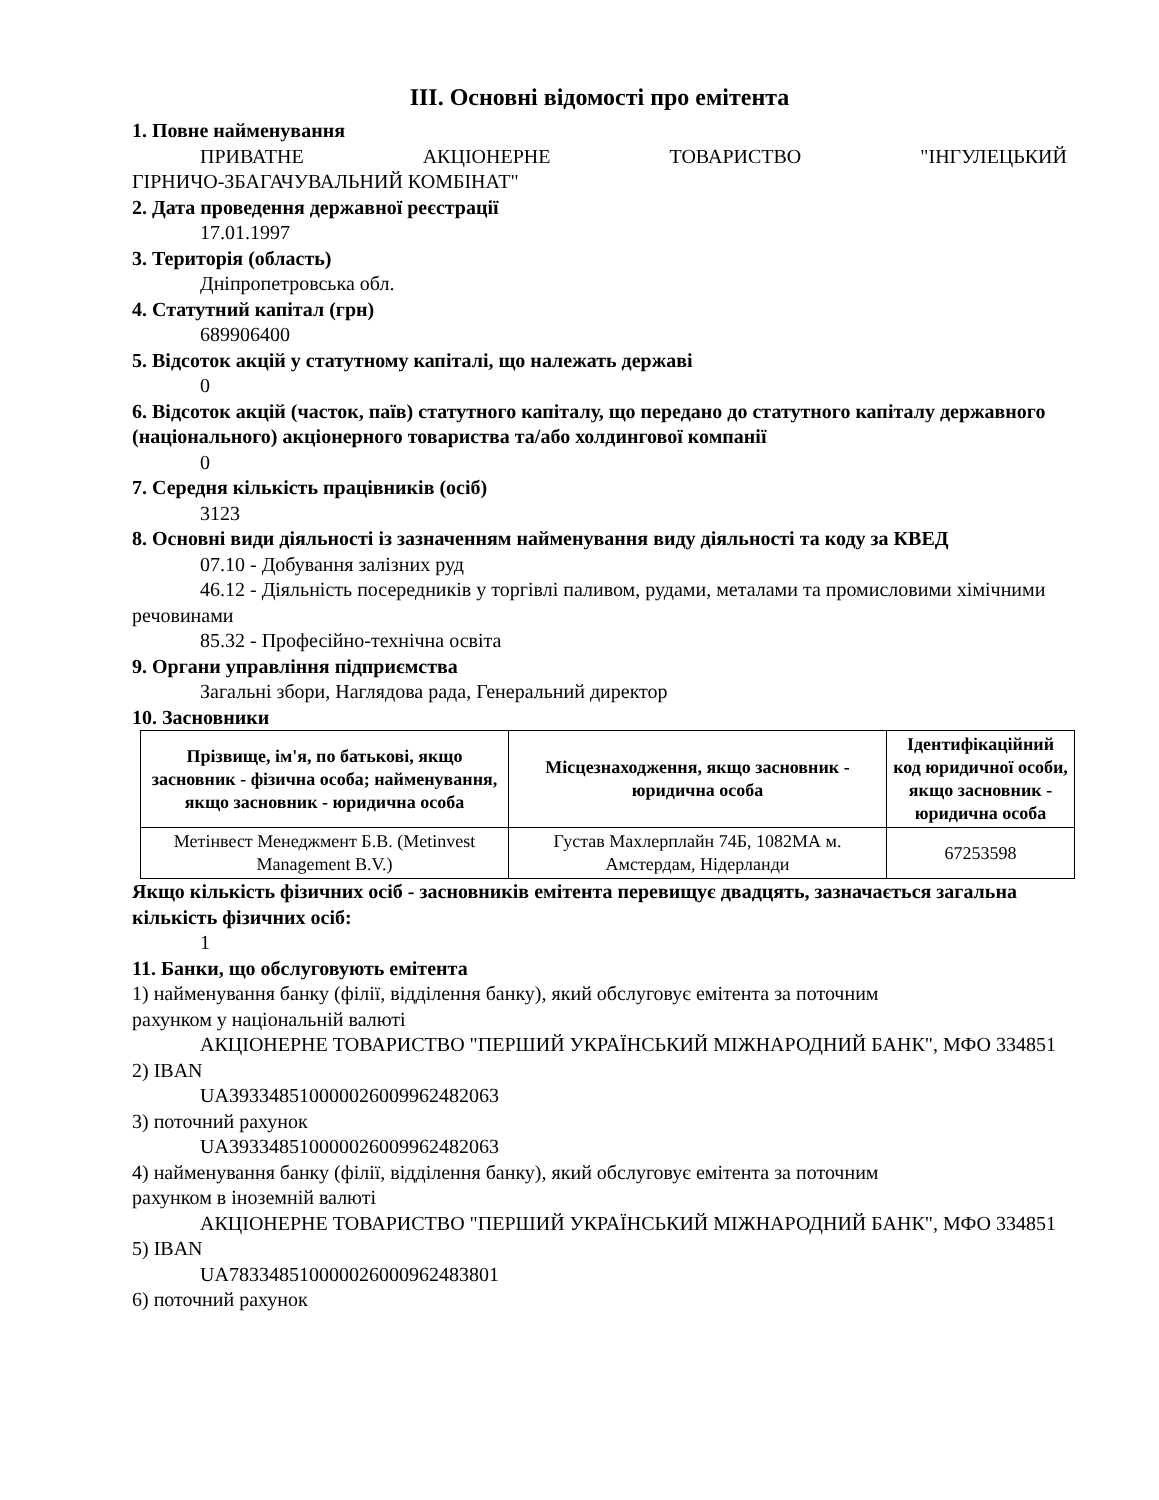III. Основні відомості про емітента
1. Повне найменування
ПРИВАТНЕ АКЦІОНЕРНЕ ТОВАРИСТВО "ІНГУЛЕЦЬКИЙ
ГІРНИЧО-ЗБАГАЧУВАЛЬНИЙ КОМБІНАТ"
2. Дата проведення державної реєстрації
17.01.1997
3. Територія (область)
Дніпропетровська обл.
4. Статутний капітал (грн)
689906400
5. Відсоток акцій у статутному капіталі, що належать державі
0
6. Відсоток акцій (часток, паїв) статутного капіталу, що передано до статутного капіталу державного (національного) акціонерного товариства та/або холдингової компанії
0
7. Середня кількість працівників (осіб)
3123
8. Основні види діяльності із зазначенням найменування виду діяльності та коду за КВЕД
07.10 - Добування залізних руд
46.12 - Діяльність посередників у торгівлі паливом, рудами, металами та промисловими хімічними речовинами
85.32 - Професійно-технічна освіта
9. Органи управління підприємства
Загальні збори, Наглядова рада, Генеральний директор
10. Засновники
| Прізвище, ім'я, по батькові, якщо засновник - фізична особа; найменування, якщо засновник - юридична особа | Місцезнаходження, якщо засновник - юридична особа | Ідентифікаційний код юридичної особи, якщо засновник - юридична особа |
| --- | --- | --- |
| Метінвест Менеджмент Б.В. (Metinvest Management B.V.) | Густав Махлерплайн 74Б, 1082МА м. Амстердам, Нідерланди | 67253598 |
Якщо кількість фізичних осіб - засновників емітента перевищує двадцять, зазначається загальна кількість фізичних осіб:
1
11. Банки, що обслуговують емітента
1) найменування банку (філії, відділення банку), який обслуговує емітента за поточним
рахунком у національній валюті
АКЦІОНЕРНЕ ТОВАРИСТВО "ПЕРШИЙ УКРАЇНСЬКИЙ МІЖНАРОДНИЙ БАНК", МФО 334851
2) IBAN
UA393348510000026009962482063
3) поточний рахунок
UA393348510000026009962482063
4) найменування банку (філії, відділення банку), який обслуговує емітента за поточним
рахунком в іноземній валюті
АКЦІОНЕРНЕ ТОВАРИСТВО "ПЕРШИЙ УКРАЇНСЬКИЙ МІЖНАРОДНИЙ БАНК", МФО 334851
5) IBAN
UA783348510000026000962483801
6) поточний рахунок